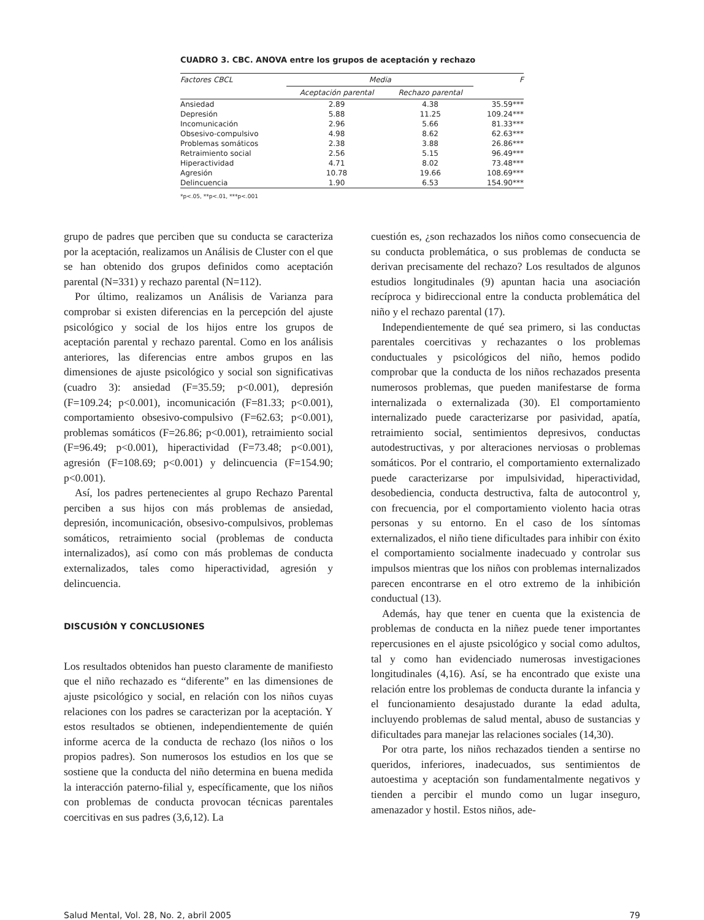CUADRO 3. CBC. ANOVA entre los grupos de aceptación y rechazo
| Factores CBCL | Media | | F |
| --- | --- | --- | --- |
| | Aceptación parental | Rechazo parental | |
| Ansiedad | 2.89 | 4.38 | 35.59*** |
| Depresión | 5.88 | 11.25 | 109.24*** |
| Incomunicación | 2.96 | 5.66 | 81.33*** |
| Obsesivo-compulsivo | 4.98 | 8.62 | 62.63*** |
| Problemas somáticos | 2.38 | 3.88 | 26.86*** |
| Retraimiento social | 2.56 | 5.15 | 96.49*** |
| Hiperactividad | 4.71 | 8.02 | 73.48*** |
| Agresión | 10.78 | 19.66 | 108.69*** |
| Delincuencia | 1.90 | 6.53 | 154.90*** |
*p<.05, **p<.01, ***p<.001
grupo de padres que perciben que su conducta se caracteriza por la aceptación, realizamos un Análisis de Cluster con el que se han obtenido dos grupos definidos como aceptación parental (N=331) y rechazo parental (N=112).
Por último, realizamos un Análisis de Varianza para comprobar si existen diferencias en la percepción del ajuste psicológico y social de los hijos entre los grupos de aceptación parental y rechazo parental. Como en los análisis anteriores, las diferencias entre ambos grupos en las dimensiones de ajuste psicológico y social son significativas (cuadro 3): ansiedad (F=35.59; p<0.001), depresión (F=109.24; p<0.001), incomunicación (F=81.33; p<0.001), comportamiento obsesivo-compulsivo (F=62.63; p<0.001), problemas somáticos (F=26.86; p<0.001), retraimiento social (F=96.49; p<0.001), hiperactividad (F=73.48; p<0.001), agresión (F=108.69; p<0.001) y delincuencia (F=154.90; p<0.001).
Así, los padres pertenecientes al grupo Rechazo Parental perciben a sus hijos con más problemas de ansiedad, depresión, incomunicación, obsesivo-compulsivos, problemas somáticos, retraimiento social (problemas de conducta internalizados), así como con más problemas de conducta externalizados, tales como hiperactividad, agresión y delincuencia.
DISCUSIÓN Y CONCLUSIONES
Los resultados obtenidos han puesto claramente de manifiesto que el niño rechazado es “diferente” en las dimensiones de ajuste psicológico y social, en relación con los niños cuyas relaciones con los padres se caracterizan por la aceptación. Y estos resultados se obtienen, independientemente de quién informe acerca de la conducta de rechazo (los niños o los propios padres). Son numerosos los estudios en los que se sostiene que la conducta del niño determina en buena medida la interacción paterno-filial y, específicamente, que los niños con problemas de conducta provocan técnicas parentales coercitivas en sus padres (3,6,12). La
cuestión es, ¿son rechazados los niños como consecuencia de su conducta problemática, o sus problemas de conducta se derivan precisamente del rechazo? Los resultados de algunos estudios longitudinales (9) apuntan hacia una asociación recíproca y bidireccional entre la conducta problemática del niño y el rechazo parental (17).
Independientemente de qué sea primero, si las conductas parentales coercitivas y rechazantes o los problemas conductuales y psicológicos del niño, hemos podido comprobar que la conducta de los niños rechazados presenta numerosos problemas, que pueden manifestarse de forma internalizada o externalizada (30). El comportamiento internalizado puede caracterizarse por pasividad, apatía, retraimiento social, sentimientos depresivos, conductas autodestructivas, y por alteraciones nerviosas o problemas somáticos. Por el contrario, el comportamiento externalizado puede caracterizarse por impulsividad, hiperactividad, desobediencia, conducta destructiva, falta de autocontrol y, con frecuencia, por el comportamiento violento hacia otras personas y su entorno. En el caso de los síntomas externalizados, el niño tiene dificultades para inhibir con éxito el comportamiento socialmente inadecuado y controlar sus impulsos mientras que los niños con problemas internalizados parecen encontrarse en el otro extremo de la inhibición conductual (13).
Además, hay que tener en cuenta que la existencia de problemas de conducta en la niñez puede tener importantes repercusiones en el ajuste psicológico y social como adultos, tal y como han evidenciado numerosas investigaciones longitudinales (4,16). Así, se ha encontrado que existe una relación entre los problemas de conducta durante la infancia y el funcionamiento desajustado durante la edad adulta, incluyendo problemas de salud mental, abuso de sustancias y dificultades para manejar las relaciones sociales (14,30).
Por otra parte, los niños rechazados tienden a sentirse no queridos, inferiores, inadecuados, sus sentimientos de autoestima y aceptación son fundamentalmente negativos y tienden a percibir el mundo como un lugar inseguro, amenazador y hostil. Estos niños, ade-
Salud Mental, Vol. 28, No. 2, abril 2005 79